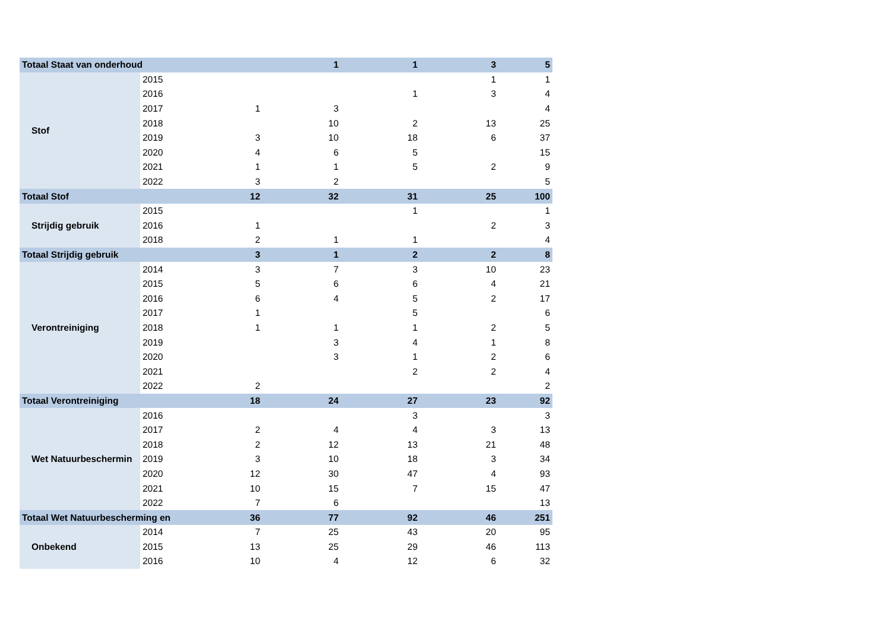| Totaal Staat van onderhoud | | | 1 | 1 | 3 | 5 |
| Stof | 2015 | | | | 1 | 1 |
| | 2016 | | | 1 | 3 | 4 |
| | 2017 | 1 | 3 | | | 4 |
| | 2018 | | 10 | 2 | 13 | 25 |
| | 2019 | 3 | 10 | 18 | 6 | 37 |
| | 2020 | 4 | 6 | 5 | | 15 |
| | 2021 | 1 | 1 | 5 | 2 | 9 |
| | 2022 | 3 | 2 | | | 5 |
| Totaal Stof | | 12 | 32 | 31 | 25 | 100 |
| Strijdig gebruik | 2015 | | | 1 | | 1 |
| | 2016 | 1 | | | 2 | 3 |
| | 2018 | 2 | 1 | 1 | | 4 |
| Totaal Strijdig gebruik | | 3 | 1 | 2 | 2 | 8 |
| Verontreiniging | 2014 | 3 | 7 | 3 | 10 | 23 |
| | 2015 | 5 | 6 | 6 | 4 | 21 |
| | 2016 | 6 | 4 | 5 | 2 | 17 |
| | 2017 | 1 | | 5 | | 6 |
| | 2018 | 1 | 1 | 1 | 2 | 5 |
| | 2019 | | 3 | 4 | 1 | 8 |
| | 2020 | | 3 | 1 | 2 | 6 |
| | 2021 | | | 2 | 2 | 4 |
| | 2022 | 2 | | | | 2 |
| Totaal Verontreiniging | | 18 | 24 | 27 | 23 | 92 |
| Wet Natuurbeschermin | 2016 | | | 3 | | 3 |
| | 2017 | 2 | 4 | 4 | 3 | 13 |
| | 2018 | 2 | 12 | 13 | 21 | 48 |
| | 2019 | 3 | 10 | 18 | 3 | 34 |
| | 2020 | 12 | 30 | 47 | 4 | 93 |
| | 2021 | 10 | 15 | 7 | 15 | 47 |
| | 2022 | 7 | 6 | | | 13 |
| Totaal Wet Natuurbescherming en | | 36 | 77 | 92 | 46 | 251 |
| Onbekend | 2014 | 7 | 25 | 43 | 20 | 95 |
| | 2015 | 13 | 25 | 29 | 46 | 113 |
| | 2016 | 10 | 4 | 12 | 6 | 32 |